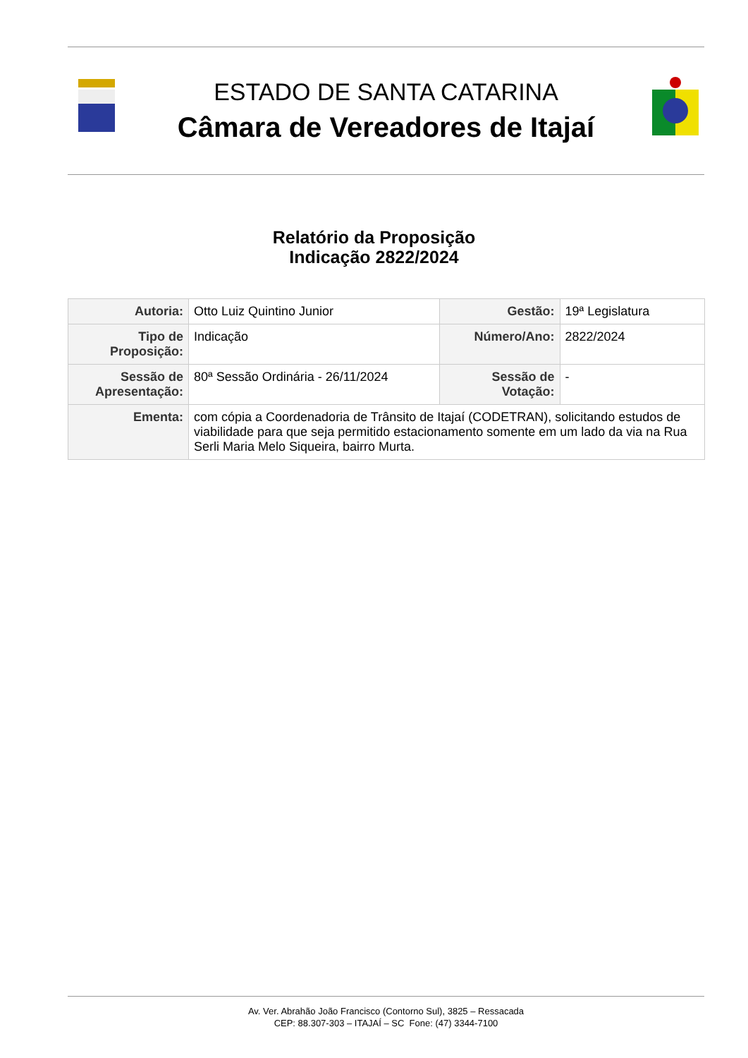ESTADO DE SANTA CATARINA
Câmara de Vereadores de Itajaí
Relatório da Proposição
Indicação 2822/2024
| Autoria: | Otto Luiz Quintino Junior | Gestão: | 19ª Legislatura |
| Tipo de Proposição: | Indicação | Número/Ano: | 2822/2024 |
| Sessão de Apresentação: | 80ª Sessão Ordinária - 26/11/2024 | Sessão de Votação: | - |
| Ementa: | com cópia a Coordenadoria de Trânsito de Itajaí (CODETRAN), solicitando estudos de viabilidade para que seja permitido estacionamento somente em um lado da via na Rua Serli Maria Melo Siqueira, bairro Murta. | | |
Av. Ver. Abrahão João Francisco (Contorno Sul), 3825 – Ressacada
CEP: 88.307-303 – ITAJAÍ – SC Fone: (47) 3344-7100